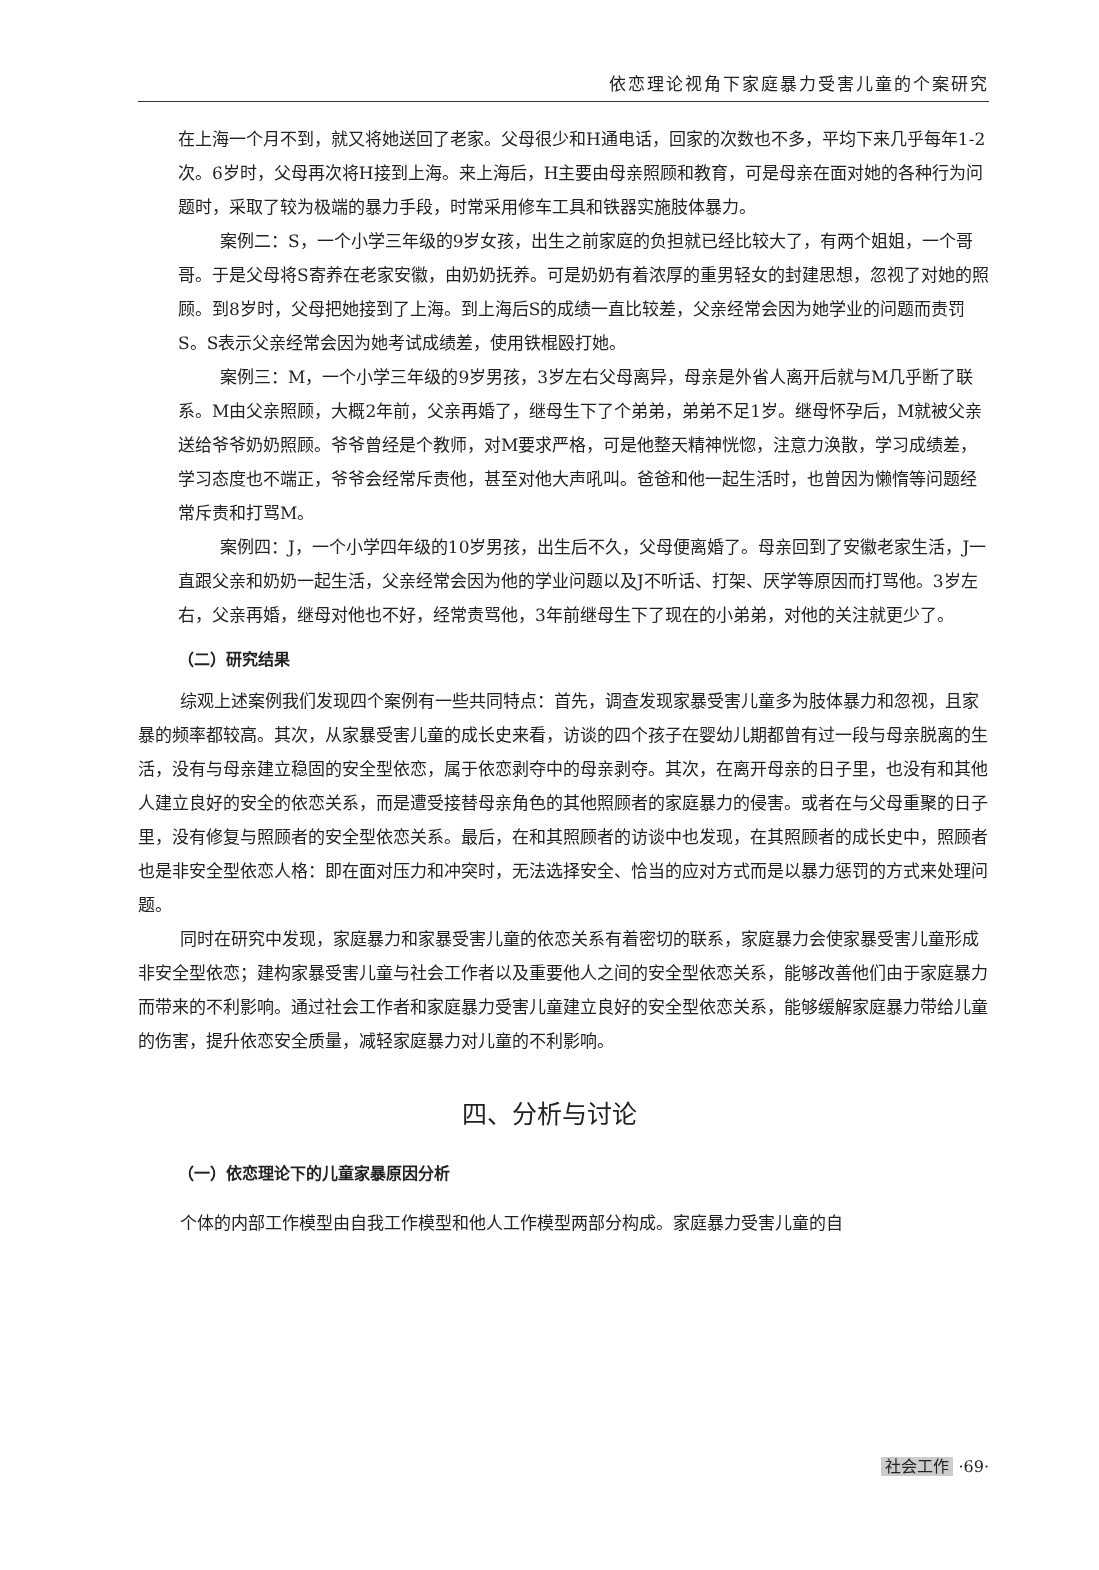依恋理论视角下家庭暴力受害儿童的个案研究
在上海一个月不到，就又将她送回了老家。父母很少和H通电话，回家的次数也不多，平均下来几乎每年1-2次。6岁时，父母再次将H接到上海。来上海后，H主要由母亲照顾和教育，可是母亲在面对她的各种行为问题时，采取了较为极端的暴力手段，时常采用修车工具和铁器实施肢体暴力。
案例二：S，一个小学三年级的9岁女孩，出生之前家庭的负担就已经比较大了，有两个姐姐，一个哥哥。于是父母将S寄养在老家安徽，由奶奶抚养。可是奶奶有着浓厚的重男轻女的封建思想，忽视了对她的照顾。到8岁时，父母把她接到了上海。到上海后S的成绩一直比较差，父亲经常会因为她学业的问题而责罚S。S表示父亲经常会因为她考试成绩差，使用铁棍殴打她。
案例三：M，一个小学三年级的9岁男孩，3岁左右父母离异，母亲是外省人离开后就与M几乎断了联系。M由父亲照顾，大概2年前，父亲再婚了，继母生下了个弟弟，弟弟不足1岁。继母怀孕后，M就被父亲送给爷爷奶奶照顾。爷爷曾经是个教师，对M要求严格，可是他整天精神恍惚，注意力涣散，学习成绩差，学习态度也不端正，爷爷会经常斥责他，甚至对他大声吼叫。爸爸和他一起生活时，也曾因为懒惰等问题经常斥责和打骂M。
案例四：J，一个小学四年级的10岁男孩，出生后不久，父母便离婚了。母亲回到了安徽老家生活，J一直跟父亲和奶奶一起生活，父亲经常会因为他的学业问题以及J不听话、打架、厌学等原因而打骂他。3岁左右，父亲再婚，继母对他也不好，经常责骂他，3年前继母生下了现在的小弟弟，对他的关注就更少了。
（二）研究结果
综观上述案例我们发现四个案例有一些共同特点：首先，调查发现家暴受害儿童多为肢体暴力和忽视，且家暴的频率都较高。其次，从家暴受害儿童的成长史来看，访谈的四个孩子在婴幼儿期都曾有过一段与母亲脱离的生活，没有与母亲建立稳固的安全型依恋，属于依恋剥夺中的母亲剥夺。其次，在离开母亲的日子里，也没有和其他人建立良好的安全的依恋关系，而是遭受接替母亲角色的其他照顾者的家庭暴力的侵害。或者在与父母重聚的日子里，没有修复与照顾者的安全型依恋关系。最后，在和其照顾者的访谈中也发现，在其照顾者的成长史中，照顾者也是非安全型依恋人格：即在面对压力和冲突时，无法选择安全、恰当的应对方式而是以暴力惩罚的方式来处理问题。
同时在研究中发现，家庭暴力和家暴受害儿童的依恋关系有着密切的联系，家庭暴力会使家暴受害儿童形成非安全型依恋；建构家暴受害儿童与社会工作者以及重要他人之间的安全型依恋关系，能够改善他们由于家庭暴力而带来的不利影响。通过社会工作者和家庭暴力受害儿童建立良好的安全型依恋关系，能够缓解家庭暴力带给儿童的伤害，提升依恋安全质量，减轻家庭暴力对儿童的不利影响。
四、分析与讨论
（一）依恋理论下的儿童家暴原因分析
个体的内部工作模型由自我工作模型和他人工作模型两部分构成。家庭暴力受害儿童的自
社会工作 ·69·